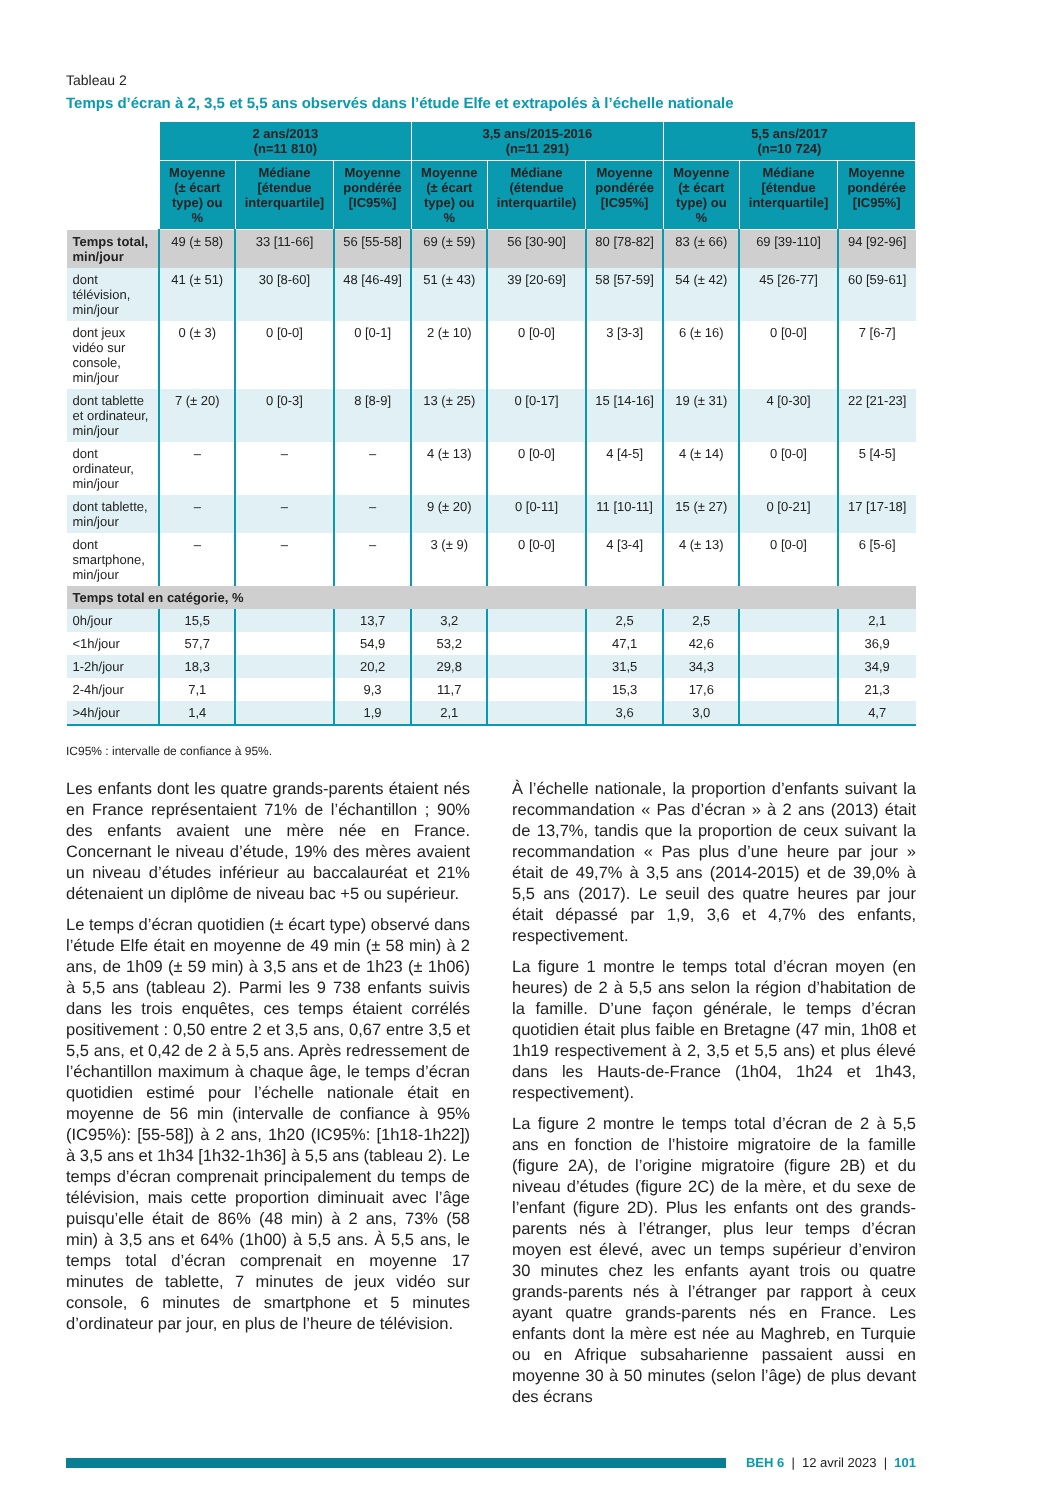Tableau 2
Temps d’écran à 2, 3,5 et 5,5 ans observés dans l’étude Elfe et extrapolés à l’échelle nationale
| | 2 ans/2013 (n=11 810) | | | 3,5 ans/2015-2016 (n=11 291) | | | 5,5 ans/2017 (n=10 724) | | |
| --- | --- | --- | --- | --- | --- | --- | --- | --- | --- |
| | Moyenne (± écart type) ou % | Médiane [étendue interquartile] | Moyenne pondérée [IC95%] | Moyenne (± écart type) ou % | Médiane (étendue interquartile) | Moyenne pondérée [IC95%] | Moyenne (± écart type) ou % | Médiane [étendue interquartile] | Moyenne pondérée [IC95%] |
| Temps total, min/jour | 49 (± 58) | 33 [11-66] | 56 [55-58] | 69 (± 59) | 56 [30-90] | 80 [78-82] | 83 (± 66) | 69 [39-110] | 94 [92-96] |
| dont télévision, min/jour | 41 (± 51) | 30 [8-60] | 48 [46-49] | 51 (± 43) | 39 [20-69] | 58 [57-59] | 54 (± 42) | 45 [26-77] | 60 [59-61] |
| dont jeux vidéo sur console, min/jour | 0 (± 3) | 0 [0-0] | 0 [0-1] | 2 (± 10) | 0 [0-0] | 3 [3-3] | 6 (± 16) | 0 [0-0] | 7 [6-7] |
| dont tablette et ordinateur, min/jour | 7 (± 20) | 0 [0-3] | 8 [8-9] | 13 (± 25) | 0 [0-17] | 15 [14-16] | 19 (± 31) | 4 [0-30] | 22 [21-23] |
| dont ordinateur, min/jour | – | – | – | 4 (± 13) | 0 [0-0] | 4 [4-5] | 4 (± 14) | 0 [0-0] | 5 [4-5] |
| dont tablette, min/jour | – | – | – | 9 (± 20) | 0 [0-11] | 11 [10-11] | 15 (± 27) | 0 [0-21] | 17 [17-18] |
| dont smartphone, min/jour | – | – | – | 3 (± 9) | 0 [0-0] | 4 [3-4] | 4 (± 13) | 0 [0-0] | 6 [5-6] |
| Temps total en catégorie, % | | | | | | | | | |
| 0h/jour | 15,5 | | 13,7 | 3,2 | | 2,5 | 2,5 | | 2,1 |
| <1h/jour | 57,7 | | 54,9 | 53,2 | | 47,1 | 42,6 | | 36,9 |
| 1-2h/jour | 18,3 | | 20,2 | 29,8 | | 31,5 | 34,3 | | 34,9 |
| 2-4h/jour | 7,1 | | 9,3 | 11,7 | | 15,3 | 17,6 | | 21,3 |
| >4h/jour | 1,4 | | 1,9 | 2,1 | | 3,6 | 3,0 | | 4,7 |
IC95% : intervalle de confiance à 95%.
Les enfants dont les quatre grands-parents étaient nés en France représentaient 71% de l’échantillon ; 90% des enfants avaient une mère née en France. Concernant le niveau d’étude, 19% des mères avaient un niveau d’études inférieur au baccalauréat et 21% détenaient un diplôme de niveau bac +5 ou supérieur.
Le temps d’écran quotidien (± écart type) observé dans l’étude Elfe était en moyenne de 49 min (± 58 min) à 2 ans, de 1h09 (± 59 min) à 3,5 ans et de 1h23 (± 1h06) à 5,5 ans (tableau 2). Parmi les 9 738 enfants suivis dans les trois enquêtes, ces temps étaient corrélés positivement : 0,50 entre 2 et 3,5 ans, 0,67 entre 3,5 et 5,5 ans, et 0,42 de 2 à 5,5 ans. Après redressement de l’échantillon maximum à chaque âge, le temps d’écran quotidien estimé pour l’échelle nationale était en moyenne de 56 min (intervalle de confiance à 95% (IC95%): [55-58]) à 2 ans, 1h20 (IC95%: [1h18-1h22]) à 3,5 ans et 1h34 [1h32-1h36] à 5,5 ans (tableau 2). Le temps d’écran comprenait principalement du temps de télévision, mais cette proportion diminuait avec l’âge puisqu’elle était de 86% (48 min) à 2 ans, 73% (58 min) à 3,5 ans et 64% (1h00) à 5,5 ans. À 5,5 ans, le temps total d’écran comprenait en moyenne 17 minutes de tablette, 7 minutes de jeux vidéo sur console, 6 minutes de smartphone et 5 minutes d’ordinateur par jour, en plus de l’heure de télévision.
À l’échelle nationale, la proportion d’enfants suivant la recommandation « Pas d’écran » à 2 ans (2013) était de 13,7%, tandis que la proportion de ceux suivant la recommandation « Pas plus d’une heure par jour » était de 49,7% à 3,5 ans (2014-2015) et de 39,0% à 5,5 ans (2017). Le seuil des quatre heures par jour était dépassé par 1,9, 3,6 et 4,7% des enfants, respectivement.
La figure 1 montre le temps total d’écran moyen (en heures) de 2 à 5,5 ans selon la région d’habitation de la famille. D’une façon générale, le temps d’écran quotidien était plus faible en Bretagne (47 min, 1h08 et 1h19 respectivement à 2, 3,5 et 5,5 ans) et plus élevé dans les Hauts-de-France (1h04, 1h24 et 1h43, respectivement).
La figure 2 montre le temps total d’écran de 2 à 5,5 ans en fonction de l’histoire migratoire de la famille (figure 2A), de l’origine migratoire (figure 2B) et du niveau d’études (figure 2C) de la mère, et du sexe de l’enfant (figure 2D). Plus les enfants ont des grands-parents nés à l’étranger, plus leur temps d’écran moyen est élevé, avec un temps supérieur d’environ 30 minutes chez les enfants ayant trois ou quatre grands-parents nés à l’étranger par rapport à ceux ayant quatre grands-parents nés en France. Les enfants dont la mère est née au Maghreb, en Turquie ou en Afrique subsaharienne passaient aussi en moyenne 30 à 50 minutes (selon l’âge) de plus devant des écrans
BEH 6 | 12 avril 2023 | 101